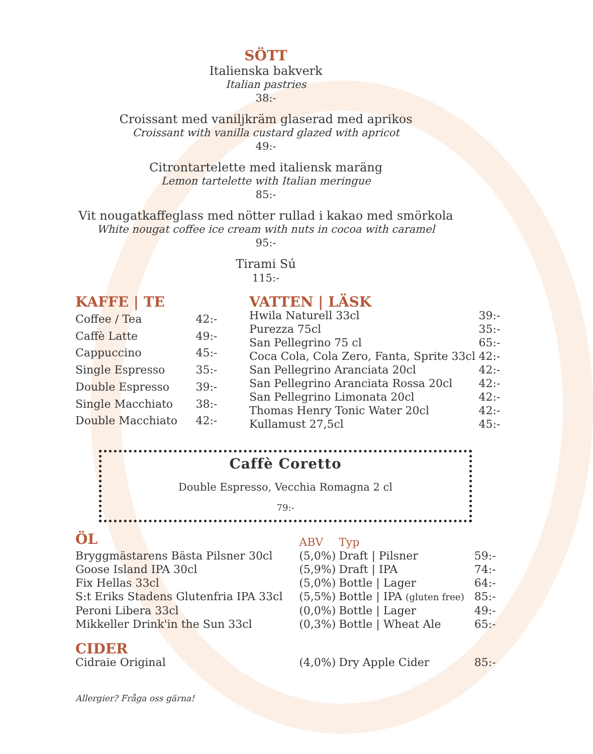SÖTT
Italienska bakverk
Italian pastries
38:-
Croissant med vaniljkräm glaserad med aprikos
Croissant with vanilla custard glazed with apricot
49:-
Citrontartelette med italiensk maräng
Lemon tartelette with Italian meringue
85:-
Vit nougatkaffeglass med nötter rullad i kakao med smörkola
White nougat coffee ice cream with nuts in cocoa with caramel
95:-
Tirami Sú
115:-
| KAFFE / TE | |
| --- | --- |
| Coffee / Tea | 42:- |
| Caffè Latte | 49:- |
| Cappuccino | 45:- |
| Single Espresso | 35:- |
| Double Espresso | 39:- |
| Single Macchiato | 38:- |
| Double Macchiato | 42:- |
| VATTEN / LÄSK | |
| --- | --- |
| Hwila Naturell 33cl | 39:- |
| Purezza 75cl | 35:- |
| San Pellegrino 75 cl | 65:- |
| Coca Cola, Cola Zero, Fanta, Sprite 33cl | 42:- |
| San Pellegrino Aranciata 20cl | 42:- |
| San Pellegrino Aranciata Rossa 20cl | 42:- |
| San Pellegrino Limonata 20cl | 42:- |
| Thomas Henry Tonic Water 20cl | 42:- |
| Kullamust 27,5cl | 45:- |
Caffè Coretto
Double Espresso, Vecchia Romagna 2 cl
79:-
| ÖL | ABV | Typ | |
| --- | --- | --- | --- |
| Bryggmästarens Bästa Pilsner 30cl | (5,0%) | Draft / Pilsner | 59:- |
| Goose Island IPA 30cl | (5,9%) | Draft / IPA | 74:- |
| Fix Hellas 33cl | (5,0%) | Bottle / Lager | 64:- |
| S:t Eriks Stadens Glutenfria IPA 33cl | (5,5%) | Bottle / IPA (gluten free) | 85:- |
| Peroni Libera 33cl | (0,0%) | Bottle / Lager | 49:- |
| Mikkeller Drink'in the Sun 33cl | (0,3%) | Bottle / Wheat Ale | 65:- |
| CIDER | | | |
| Cidraie Original | (4,0%) | Dry Apple Cider | 85:- |
Allergier? Fråga oss gärna!